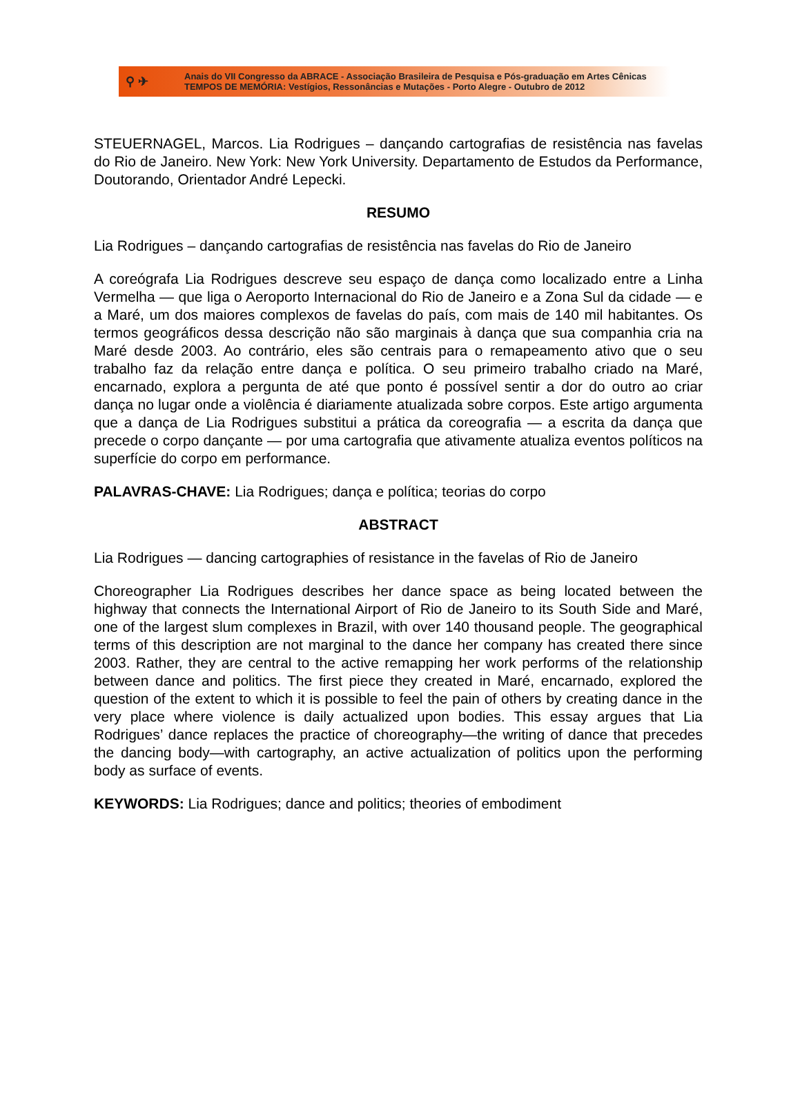⚲ ✈
Anais do VII Congresso da ABRACE - Associação Brasileira de Pesquisa e Pós-graduação em Artes Cênicas
TEMPOS DE MEMÓRIA: Vestígios, Ressonâncias e Mutações - Porto Alegre - Outubro de 2012
STEUERNAGEL, Marcos. Lia Rodrigues – dançando cartografias de resistência nas favelas do Rio de Janeiro. New York: New York University. Departamento de Estudos da Performance, Doutorando, Orientador André Lepecki.
RESUMO
Lia Rodrigues – dançando cartografias de resistência nas favelas do Rio de Janeiro
A coreógrafa Lia Rodrigues descreve seu espaço de dança como localizado entre a Linha Vermelha — que liga o Aeroporto Internacional do Rio de Janeiro e a Zona Sul da cidade — e a Maré, um dos maiores complexos de favelas do país, com mais de 140 mil habitantes. Os termos geográficos dessa descrição não são marginais à dança que sua companhia cria na Maré desde 2003. Ao contrário, eles são centrais para o remapeamento ativo que o seu trabalho faz da relação entre dança e política. O seu primeiro trabalho criado na Maré, encarnado, explora a pergunta de até que ponto é possível sentir a dor do outro ao criar dança no lugar onde a violência é diariamente atualizada sobre corpos. Este artigo argumenta que a dança de Lia Rodrigues substitui a prática da coreografia — a escrita da dança que precede o corpo dançante — por uma cartografia que ativamente atualiza eventos políticos na superfície do corpo em performance.
PALAVRAS-CHAVE: Lia Rodrigues; dança e política; teorias do corpo
ABSTRACT
Lia Rodrigues — dancing cartographies of resistance in the favelas of Rio de Janeiro
Choreographer Lia Rodrigues describes her dance space as being located between the highway that connects the International Airport of Rio de Janeiro to its South Side and Maré, one of the largest slum complexes in Brazil, with over 140 thousand people. The geographical terms of this description are not marginal to the dance her company has created there since 2003. Rather, they are central to the active remapping her work performs of the relationship between dance and politics. The first piece they created in Maré, encarnado, explored the question of the extent to which it is possible to feel the pain of others by creating dance in the very place where violence is daily actualized upon bodies. This essay argues that Lia Rodrigues’ dance replaces the practice of choreography—the writing of dance that precedes the dancing body—with cartography, an active actualization of politics upon the performing body as surface of events.
KEYWORDS: Lia Rodrigues; dance and politics; theories of embodiment